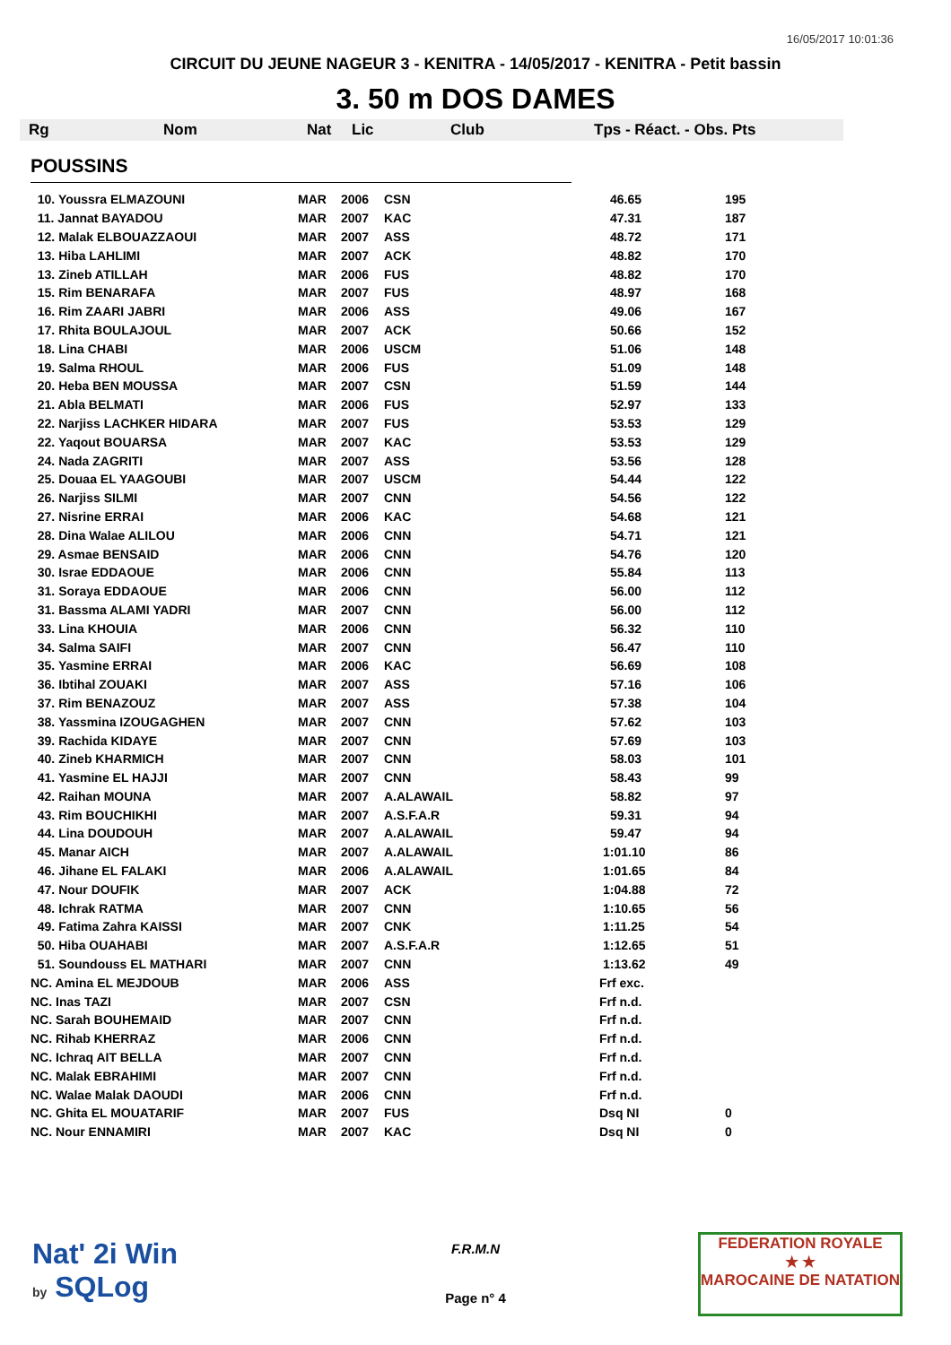16/05/2017 10:01:36
CIRCUIT DU JEUNE NAGEUR 3 - KENITRA - 14/05/2017 - KENITRA - Petit bassin
3. 50 m DOS DAMES
Rg Nom Nat Lic Club Tps - Réact. - Obs. Pts
POUSSINS
| 10. Youssra ELMAZOUNI | MAR | 2006 | CSN | 46.65 | 195 |
| 11. Jannat BAYADOU | MAR | 2007 | KAC | 47.31 | 187 |
| 12. Malak ELBOUAZZAOUI | MAR | 2007 | ASS | 48.72 | 171 |
| 13. Hiba LAHLIMI | MAR | 2007 | ACK | 48.82 | 170 |
| 13. Zineb ATILLAH | MAR | 2006 | FUS | 48.82 | 170 |
| 15. Rim BENARAFA | MAR | 2007 | FUS | 48.97 | 168 |
| 16. Rim ZAARI JABRI | MAR | 2006 | ASS | 49.06 | 167 |
| 17. Rhita BOULAJOUL | MAR | 2007 | ACK | 50.66 | 152 |
| 18. Lina CHABI | MAR | 2006 | USCM | 51.06 | 148 |
| 19. Salma RHOUL | MAR | 2006 | FUS | 51.09 | 148 |
| 20. Heba BEN MOUSSA | MAR | 2007 | CSN | 51.59 | 144 |
| 21. Abla BELMATI | MAR | 2006 | FUS | 52.97 | 133 |
| 22. Narjiss LACHKER HIDARA | MAR | 2007 | FUS | 53.53 | 129 |
| 22. Yaqout BOUARSA | MAR | 2007 | KAC | 53.53 | 129 |
| 24. Nada ZAGRITI | MAR | 2007 | ASS | 53.56 | 128 |
| 25. Douaa EL YAAGOUBI | MAR | 2007 | USCM | 54.44 | 122 |
| 26. Narjiss SILMI | MAR | 2007 | CNN | 54.56 | 122 |
| 27. Nisrine ERRAI | MAR | 2006 | KAC | 54.68 | 121 |
| 28. Dina Walae ALILOU | MAR | 2006 | CNN | 54.71 | 121 |
| 29. Asmae BENSAID | MAR | 2006 | CNN | 54.76 | 120 |
| 30. Israe EDDAOUE | MAR | 2006 | CNN | 55.84 | 113 |
| 31. Soraya EDDAOUE | MAR | 2006 | CNN | 56.00 | 112 |
| 31. Bassma ALAMI YADRI | MAR | 2007 | CNN | 56.00 | 112 |
| 33. Lina KHOUIA | MAR | 2006 | CNN | 56.32 | 110 |
| 34. Salma SAIFI | MAR | 2007 | CNN | 56.47 | 110 |
| 35. Yasmine ERRAI | MAR | 2006 | KAC | 56.69 | 108 |
| 36. Ibtihal ZOUAKI | MAR | 2007 | ASS | 57.16 | 106 |
| 37. Rim BENAZOUZ | MAR | 2007 | ASS | 57.38 | 104 |
| 38. Yassmina IZOUGAGHEN | MAR | 2007 | CNN | 57.62 | 103 |
| 39. Rachida KIDAYE | MAR | 2007 | CNN | 57.69 | 103 |
| 40. Zineb KHARMICH | MAR | 2007 | CNN | 58.03 | 101 |
| 41. Yasmine EL HAJJI | MAR | 2007 | CNN | 58.43 | 99 |
| 42. Raihan MOUNA | MAR | 2007 | A.ALAWAIL | 58.82 | 97 |
| 43. Rim BOUCHIKHI | MAR | 2007 | A.S.F.A.R | 59.31 | 94 |
| 44. Lina DOUDOUH | MAR | 2007 | A.ALAWAIL | 59.47 | 94 |
| 45. Manar AICH | MAR | 2007 | A.ALAWAIL | 1:01.10 | 86 |
| 46. Jihane EL FALAKI | MAR | 2006 | A.ALAWAIL | 1:01.65 | 84 |
| 47. Nour DOUFIK | MAR | 2007 | ACK | 1:04.88 | 72 |
| 48. Ichrak RATMA | MAR | 2007 | CNN | 1:10.65 | 56 |
| 49. Fatima Zahra KAISSI | MAR | 2007 | CNK | 1:11.25 | 54 |
| 50. Hiba OUAHABI | MAR | 2007 | A.S.F.A.R | 1:12.65 | 51 |
| 51. Soundouss EL MATHARI | MAR | 2007 | CNN | 1:13.62 | 49 |
| NC. Amina EL MEJDOUB | MAR | 2006 | ASS | Frf exc. | |
| NC. Inas TAZI | MAR | 2007 | CSN | Frf n.d. | |
| NC. Sarah BOUHEMAID | MAR | 2007 | CNN | Frf n.d. | |
| NC. Rihab KHERRAZ | MAR | 2006 | CNN | Frf n.d. | |
| NC. Ichraq AIT BELLA | MAR | 2007 | CNN | Frf n.d. | |
| NC. Malak EBRAHIMI | MAR | 2007 | CNN | Frf n.d. | |
| NC. Walae Malak DAOUDI | MAR | 2006 | CNN | Frf n.d. | |
| NC. Ghita EL MOUATARIF | MAR | 2007 | FUS | Dsq NI | 0 |
| NC. Nour ENNAMIRI | MAR | 2007 | KAC | Dsq NI | 0 |
Nat' 2i Win
by SQLog
F.R.M.N
Page n° 4
FEDERATION ROYALE
★ ★
MAROCAINE DE NATATION